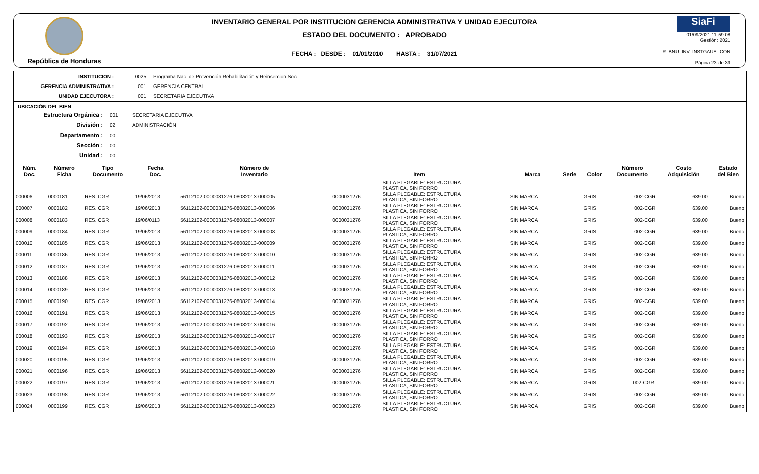República de Honduras INVENTARIO GENERAL POR INSTITUCION GERENCIA ADMINISTRATIVA Y UNIDAD EJECUTORA
ESTADO DEL DOCUMENTO : APROBADO
FECHA : DESDE : 01/01/2010 HASTA : 31/07/2021
SiaFi
01/09/2021 11:59:08
Gestión: 2021
R_BNU_INV_INSTGAUE_CON
Página 23 de 39
| INSTITUCION : | 0025 | Programa Nac. de Prevención Rehabilitación y Reinsercion Soc |
| GERENCIA ADMINISTRATIVA : | 001 | GERENCIA CENTRAL |
| UNIDAD EJECUTORA : | 001 | SECRETARIA EJECUTIVA |
UBICACIÓN DEL BIEN
| Estructura Orgánica : | 001 | SECRETARIA EJECUTIVA |
| División : | 02 | ADMINISTRACIÓN |
| Departamento : | 00 | |
| Sección : | 00 | |
| Unidad : | 00 | |
| Núm. Doc. | Número Ficha | Tipo Documento | Fecha Doc. | Número de Inventario | Item | | Marca | Serie | Color | Número Documento | Costo Adquisición | Estado del Bien |
| --- | --- | --- | --- | --- | --- | --- | --- | --- | --- | --- | --- | --- |
| | | | | | | SILLA PLEGABLE: ESTRUCTURA PLASTICA, SIN FORRO | | | | | | |
| 000006 | 0000181 | RES. CGR | 19/06/2013 | 56112102-0000031276-08082013-000005 | 0000031276 | SILLA PLEGABLE: ESTRUCTURA PLASTICA, SIN FORRO | SIN MARCA | | GRIS | 002-CGR | 639.00 | Bueno |
| 000007 | 0000182 | RES. CGR | 19/06/2013 | 56112102-0000031276-08082013-000006 | 0000031276 | SILLA PLEGABLE: ESTRUCTURA PLASTICA, SIN FORRO | SIN MARCA | | GRIS | 002-CGR | 639.00 | Bueno |
| 000008 | 0000183 | RES. CGR | 19/06/0113 | 56112102-0000031276-08082013-000007 | 0000031276 | SILLA PLEGABLE: ESTRUCTURA PLASTICA, SIN FORRO | SIN MARCA | | GRIS | 002-CGR | 639.00 | Bueno |
| 000009 | 0000184 | RES. CGR | 19/06/2013 | 56112102-0000031276-08082013-000008 | 0000031276 | SILLA PLEGABLE: ESTRUCTURA PLASTICA, SIN FORRO | SIN MARCA | | GRIS | 002-CGR | 639.00 | Bueno |
| 000010 | 0000185 | RES. CGR | 19/06/2013 | 56112102-0000031276-08082013-000009 | 0000031276 | SILLA PLEGABLE: ESTRUCTURA PLASTICA, SIN FORRO | SIN MARCA | | GRIS | 002-CGR | 639.00 | Bueno |
| 000011 | 0000186 | RES. CGR | 19/06/2013 | 56112102-0000031276-08082013-000010 | 0000031276 | SILLA PLEGABLE: ESTRUCTURA PLASTICA, SIN FORRO | SIN MARCA | | GRIS | 002-CGR | 639.00 | Bueno |
| 000012 | 0000187 | RES. CGR | 19/06/2013 | 56112102-0000031276-08082013-000011 | 0000031276 | SILLA PLEGABLE: ESTRUCTURA PLASTICA, SIN FORRO | SIN MARCA | | GRIS | 002-CGR | 639.00 | Bueno |
| 000013 | 0000188 | RES. CGR | 19/06/2013 | 56112102-0000031276-08082013-000012 | 0000031276 | SILLA PLEGABLE: ESTRUCTURA PLASTICA, SIN FORRO | SIN MARCA | | GRIS | 002-CGR | 639.00 | Bueno |
| 000014 | 0000189 | RES. CGR | 19/06/2013 | 56112102-0000031276-08082013-000013 | 0000031276 | SILLA PLEGABLE: ESTRUCTURA PLASTICA, SIN FORRO | SIN MARCA | | GRIS | 002-CGR | 639.00 | Bueno |
| 000015 | 0000190 | RES. CGR | 19/06/2013 | 56112102-0000031276-08082013-000014 | 0000031276 | SILLA PLEGABLE: ESTRUCTURA PLASTICA, SIN FORRO | SIN MARCA | | GRIS | 002-CGR | 639.00 | Bueno |
| 000016 | 0000191 | RES. CGR | 19/06/2013 | 56112102-0000031276-08082013-000015 | 0000031276 | SILLA PLEGABLE: ESTRUCTURA PLASTICA, SIN FORRO | SIN MARCA | | GRIS | 002-CGR | 639.00 | Bueno |
| 000017 | 0000192 | RES. CGR | 19/06/2013 | 56112102-0000031276-08082013-000016 | 0000031276 | SILLA PLEGABLE: ESTRUCTURA PLASTICA, SIN FORRO | SIN MARCA | | GRIS | 002-CGR | 639.00 | Bueno |
| 000018 | 0000193 | RES. CGR | 19/06/2013 | 56112102-0000031276-08082013-000017 | 0000031276 | SILLA PLEGABLE: ESTRUCTURA PLASTICA, SIN FORRO | SIN MARCA | | GRIS | 002-CGR | 639.00 | Bueno |
| 000019 | 0000194 | RES. CGR | 19/06/2013 | 56112102-0000031276-08082013-000018 | 0000031276 | SILLA PLEGABLE: ESTRUCTURA PLASTICA, SIN FORRO | SIN MARCA | | GRIS | 002-CGR | 639.00 | Bueno |
| 000020 | 0000195 | RES. CGR | 19/06/2013 | 56112102-0000031276-08082013-000019 | 0000031276 | SILLA PLEGABLE: ESTRUCTURA PLASTICA, SIN FORRO | SIN MARCA | | GRIS | 002-CGR | 639.00 | Bueno |
| 000021 | 0000196 | RES. CGR | 19/06/2013 | 56112102-0000031276-08082013-000020 | 0000031276 | SILLA PLEGABLE: ESTRUCTURA PLASTICA, SIN FORRO | SIN MARCA | | GRIS | 002-CGR | 639.00 | Bueno |
| 000022 | 0000197 | RES. CGR | 19/06/2013 | 56112102-0000031276-08082013-000021 | 0000031276 | SILLA PLEGABLE: ESTRUCTURA PLASTICA, SIN FORRO | SIN MARCA | | GRIS | 002-CGR. | 639.00 | Bueno |
| 000023 | 0000198 | RES. CGR | 19/06/2013 | 56112102-0000031276-08082013-000022 | 0000031276 | SILLA PLEGABLE: ESTRUCTURA PLASTICA, SIN FORRO | SIN MARCA | | GRIS | 002-CGR | 639.00 | Bueno |
| 000024 | 0000199 | RES. CGR | 19/06/2013 | 56112102-0000031276-08082013-000023 | 0000031276 | SILLA PLEGABLE: ESTRUCTURA PLASTICA, SIN FORRO | SIN MARCA | | GRIS | 002-CGR | 639.00 | Bueno |